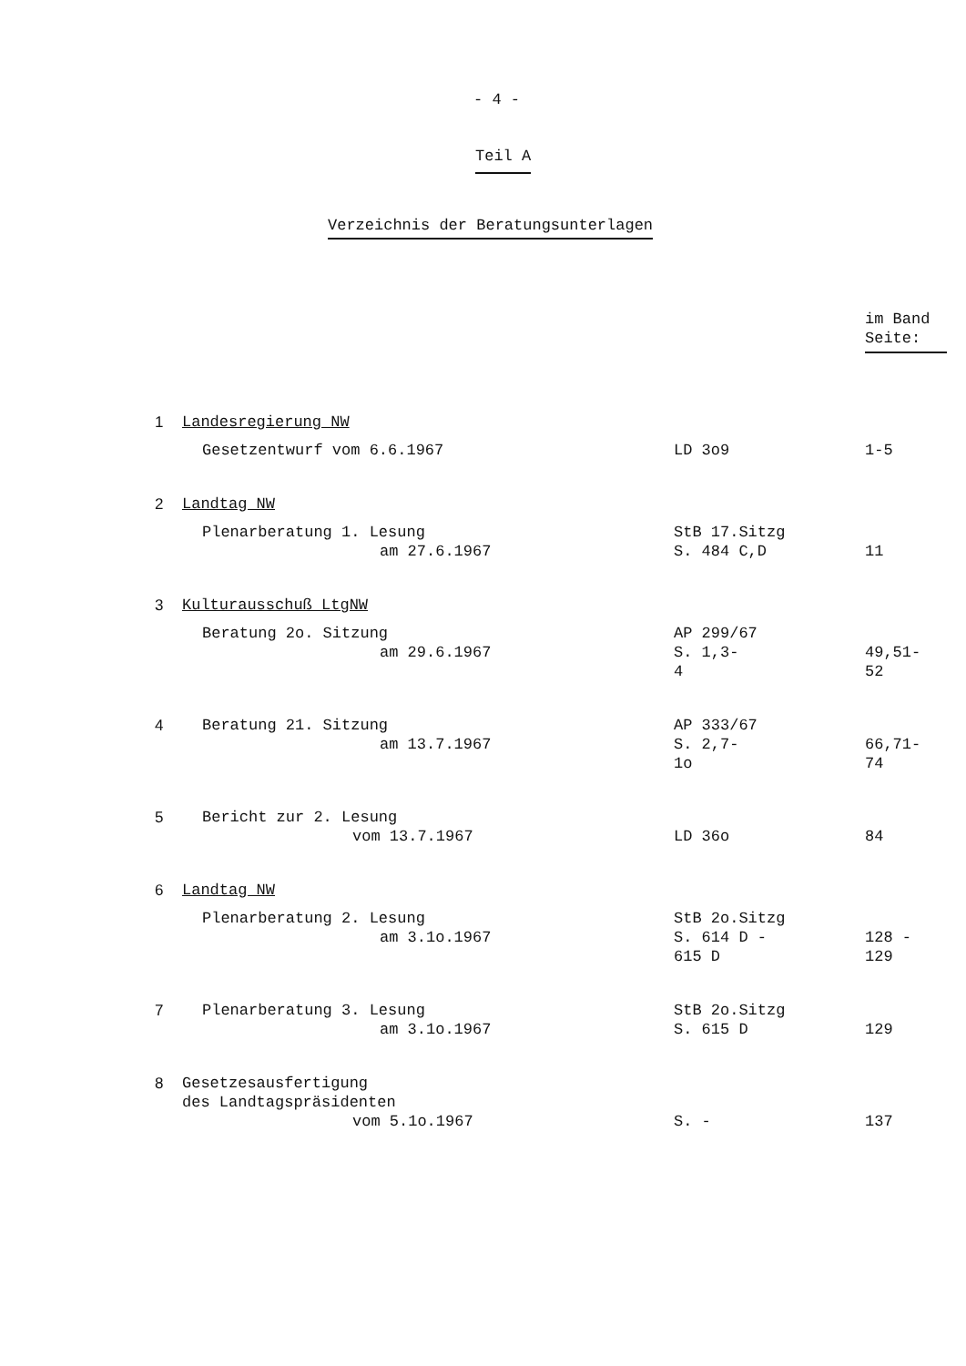- 4 -
Teil A
Verzeichnis der Beratungsunterlagen
| | | | im Band Seite: |
| --- | --- | --- | --- |
| 1 | Landesregierung NW Gesetzentwurf vom 6.6.1967 | LD 3o9 | 1-5 |
| 2 | Landtag NW Plenarberatung 1. Lesung am 27.6.1967 | StB 17.Sitzg S. 484 C,D | 11 |
| 3 | Kulturausschuß LtgNW Beratung 2o. Sitzung am 29.6.1967 | AP 299/67 S. 1,3- 4 | 49,51- 52 |
| 4 | Beratung 21. Sitzung am 13.7.1967 | AP 333/67 S. 2,7- 1o | 66,71- 74 |
| 5 | Bericht zur 2. Lesung vom 13.7.1967 | LD 36o | 84 |
| 6 | Landtag NW Plenarberatung 2. Lesung am 3.1o.1967 | StB 2o.Sitzg S. 614 D - 615 D | 128 - 129 |
| 7 | Plenarberatung 3. Lesung am 3.1o.1967 | StB 2o.Sitzg S. 615 D | 129 |
| 8 | Gesetzesausfertigung des Landtagspräsidenten vom 5.1o.1967 | S. - | 137 |